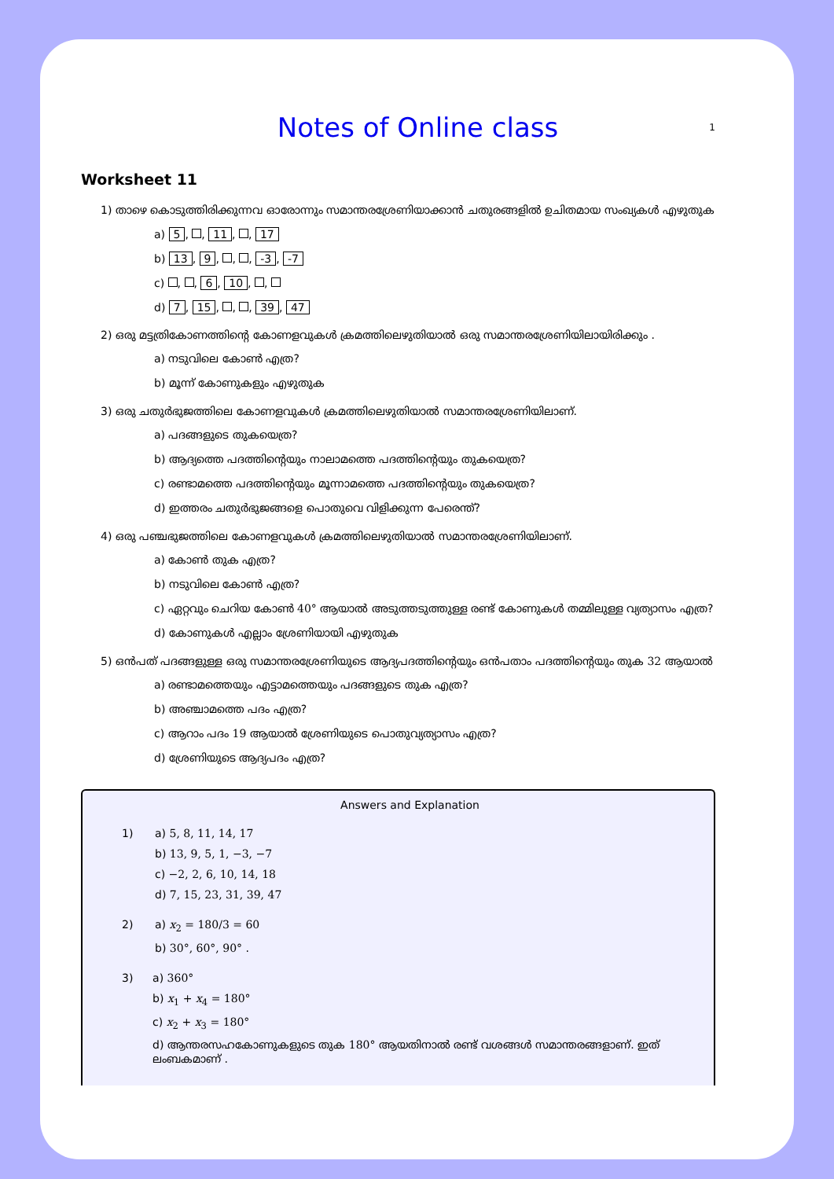Notes of Online class
1
Worksheet 11
1) താഴെ കൊടുത്തിരിക്കുന്നവ ഓരോന്നും സമാന്തരശ്രേണിയാക്കാൻ ചതുരങ്ങളിൽ ഉചിതമായ സംഖ്യകൾ എഴുതുക
a) 5, , 11, , 17
b) 13, 9, , , -3, -7
c) , , 6, 10, ,
d) 7, 15, , , 39, 47
2) ഒരു മട്ടത്രികോണത്തിന്റെ കോണളവുകൾ ക്രമത്തിലെഴുതിയാൽ ഒരു സമാന്തരശ്രേണിയിലായിരിക്കും .
a) നടുവിലെ കോൺ എത്ര?
b) മൂന്ന് കോണുകളും എഴുതുക
3) ഒരു ചതുർഭുജത്തിലെ കോണളവുകൾ ക്രമത്തിലെഴുതിയാൽ സമാന്തരശ്രേണിയിലാണ്.
a) പദങ്ങളുടെ തുകയെത്ര?
b) ആദ്യത്തെ പദത്തിന്റെയും നാലാമത്തെ പദത്തിന്റെയും തുകയെത്ര?
c) രണ്ടാമത്തെ പദത്തിന്റെയും മൂന്നാമത്തെ പദത്തിന്റെയും തുകയെത്ര?
d) ഇത്തരം ചതുർഭുജങ്ങളെ പൊതുവെ വിളിക്കുന്ന പേരെന്ത്?
4) ഒരു പഞ്ചഭുജത്തിലെ കോണളവുകൾ ക്രമത്തിലെഴുതിയാൽ സമാന്തരശ്രേണിയിലാണ്.
a) കോൺ തുക എത്ര?
b) നടുവിലെ കോൺ എത്ര?
c) ഏറ്റവും ചെറിയ കോൺ 40° ആയാൽ അടുത്തടുത്തുള്ള രണ്ട് കോണുകൾ തമ്മിലുള്ള വ്യത്യാസം എത്ര?
d) കോണുകൾ എല്ലാം ശ്രേണിയായി എഴുതുക
5) ഒൻപത് പദങ്ങളുള്ള ഒരു സമാന്തരശ്രേണിയുടെ ആദ്യപദത്തിന്റെയും ഒൻപതാം പദത്തിന്റെയും തുക 32 ആയാൽ
a) രണ്ടാമത്തെയും എട്ടാമത്തെയും പദങ്ങളുടെ തുക എത്ര?
b) അഞ്ചാമത്തെ പദം എത്ര?
c) ആറാം പദം 19 ആയാൽ ശ്രേണിയുടെ പൊതുവ്യത്യാസം എത്ര?
d) ശ്രേണിയുടെ ആദ്യപദം എത്ര?
Answers and Explanation
1) a) 5, 8, 11, 14, 17
b) 13, 9, 5, 1, −3, −7
c) −2, 2, 6, 10, 14, 18
d) 7, 15, 23, 31, 39, 47
2) a) x<sub>2</sub> = 180/3 = 60
b) 30°, 60°, 90° .
3) a) 360°
b) x<sub>1</sub> + x<sub>4</sub> = 180°
c) x<sub>2</sub> + x<sub>3</sub> = 180°
d) ആന്തരസഹകോണുകളുടെ തുക 180° ആയതിനാൽ രണ്ട് വശങ്ങൾ സമാന്തരങ്ങളാണ്. ഇത് ലംബകമാണ് .